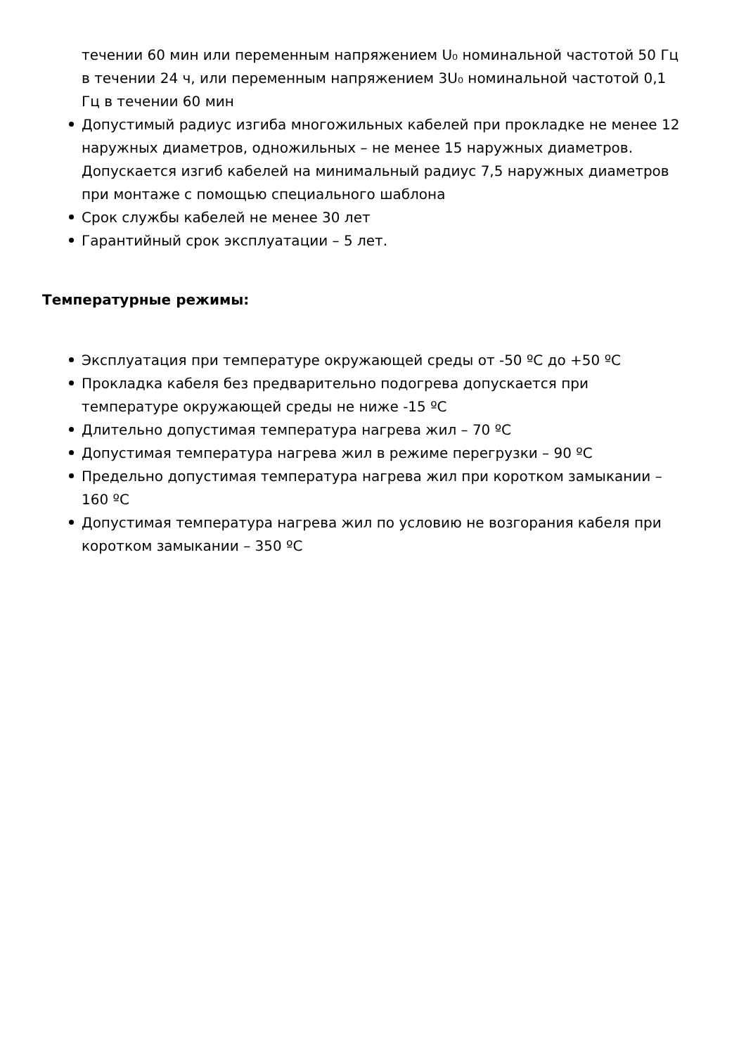течении 60 мин или переменным напряжением U₀ номинальной частотой 50 Гц в течении 24 ч, или переменным напряжением 3U₀ номинальной частотой 0,1 Гц в течении 60 мин
Допустимый радиус изгиба многожильных кабелей при прокладке не менее 12 наружных диаметров, одножильных – не менее 15 наружных диаметров. Допускается изгиб кабелей на минимальный радиус 7,5 наружных диаметров при монтаже с помощью специального шаблона
Срок службы кабелей не менее 30 лет
Гарантийный срок эксплуатации – 5 лет.
Температурные режимы:
Эксплуатация при температуре окружающей среды от -50 ºС до +50 ºС
Прокладка кабеля без предварительно подогрева допускается при температуре окружающей среды не ниже -15 ºС
Длительно допустимая температура нагрева жил – 70 ºС
Допустимая температура нагрева жил в режиме перегрузки – 90 ºС
Предельно допустимая температура нагрева жил при коротком замыкании – 160 ºС
Допустимая температура нагрева жил по условию не возгорания кабеля при коротком замыкании – 350 ºС